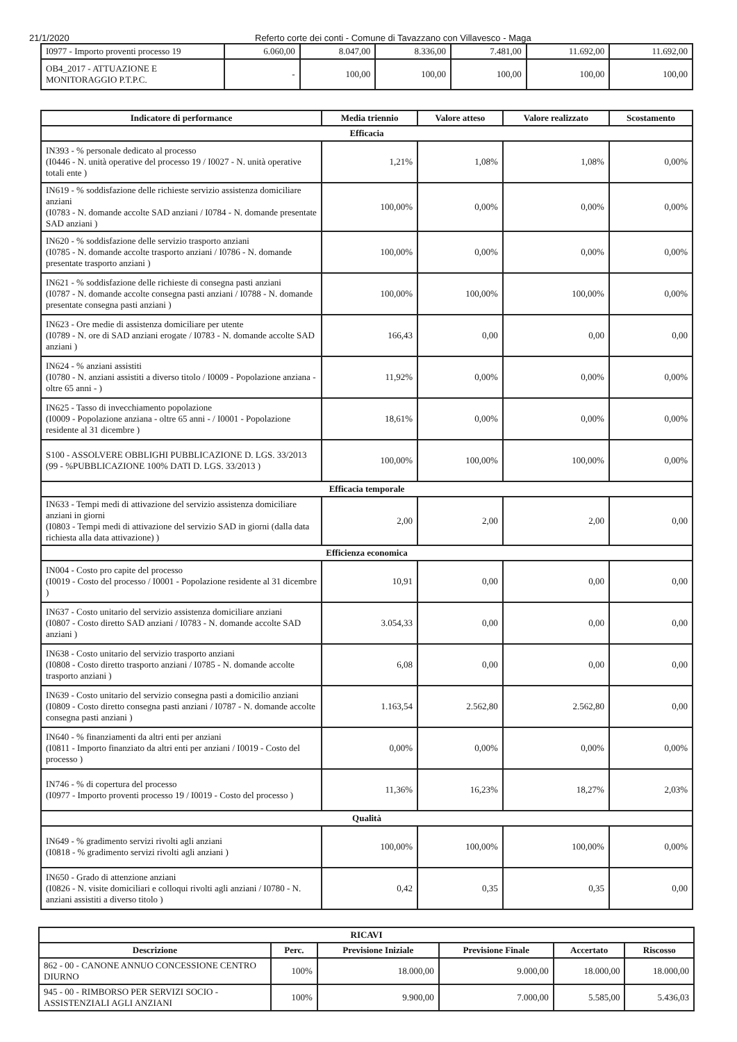21/1/2020 Referto corte dei conti - Comune di Tavazzano con Villavesco - Maga
| I0977 - Importo proventi processo 19 | 6.060,00 | 8.047,00 | 8.336,00 | 7.481,00 | 11.692,00 | 11.692,00 |
| OB4_2017 - ATTUAZIONE E MONITORAGGIO P.T.P.C. | - | 100,00 | 100,00 | 100,00 | 100,00 | 100,00 |
| Indicatore di performance | Media triennio | Valore atteso | Valore realizzato | Scostamento |
| --- | --- | --- | --- | --- |
| Efficacia | | | | |
| IN393 - % personale dedicato al processo (I0446 - N. unità operative del processo 19 / I0027 - N. unità operative totali ente ) | 1,21% | 1,08% | 1,08% | 0,00% |
| IN619 - % soddisfazione delle richieste servizio assistenza domiciliare anziani (I0783 - N. domande accolte SAD anziani / I0784 - N. domande presentate SAD anziani ) | 100,00% | 0,00% | 0,00% | 0,00% |
| IN620 - % soddisfazione delle servizio trasporto anziani (I0785 - N. domande accolte trasporto anziani / I0786 - N. domande presentate trasporto anziani ) | 100,00% | 0,00% | 0,00% | 0,00% |
| IN621 - % soddisfazione delle richieste di consegna pasti anziani (I0787 - N. domande accolte consegna pasti anziani / I0788 - N. domande presentate consegna pasti anziani ) | 100,00% | 100,00% | 100,00% | 0,00% |
| IN623 - Ore medie di assistenza domiciliare per utente (I0789 - N. ore di SAD anziani erogate / I0783 - N. domande accolte SAD anziani ) | 166,43 | 0,00 | 0,00 | 0,00 |
| IN624 - % anziani assistiti (I0780 - N. anziani assistiti a diverso titolo / I0009 - Popolazione anziana - oltre 65 anni - ) | 11,92% | 0,00% | 0,00% | 0,00% |
| IN625 - Tasso di invecchiamento popolazione (I0009 - Popolazione anziana - oltre 65 anni - / I0001 - Popolazione residente al 31 dicembre ) | 18,61% | 0,00% | 0,00% | 0,00% |
| S100 - ASSOLVERE OBBLIGHI PUBBLICAZIONE D. LGS. 33/2013 (99 - %PUBBLICAZIONE 100% DATI D. LGS. 33/2013 ) | 100,00% | 100,00% | 100,00% | 0,00% |
| Efficacia temporale | | | | |
| IN633 - Tempi medi di attivazione del servizio assistenza domiciliare anziani in giorni (I0803 - Tempi medi di attivazione del servizio SAD in giorni (dalla data richiesta alla data attivazione) ) | 2,00 | 2,00 | 2,00 | 0,00 |
| Efficienza economica | | | | |
| IN004 - Costo pro capite del processo (I0019 - Costo del processo / I0001 - Popolazione residente al 31 dicembre ) | 10,91 | 0,00 | 0,00 | 0,00 |
| IN637 - Costo unitario del servizio assistenza domiciliare anziani (I0807 - Costo diretto SAD anziani / I0783 - N. domande accolte SAD anziani ) | 3.054,33 | 0,00 | 0,00 | 0,00 |
| IN638 - Costo unitario del servizio trasporto anziani (I0808 - Costo diretto trasporto anziani / I0785 - N. domande accolte trasporto anziani ) | 6,08 | 0,00 | 0,00 | 0,00 |
| IN639 - Costo unitario del servizio consegna pasti a domicilio anziani (I0809 - Costo diretto consegna pasti anziani / I0787 - N. domande accolte consegna pasti anziani ) | 1.163,54 | 2.562,80 | 2.562,80 | 0,00 |
| IN640 - % finanziamenti da altri enti per anziani (I0811 - Importo finanziato da altri enti per anziani / I0019 - Costo del processo ) | 0,00% | 0,00% | 0,00% | 0,00% |
| IN746 - % di copertura del processo (I0977 - Importo proventi processo 19 / I0019 - Costo del processo ) | 11,36% | 16,23% | 18,27% | 2,03% |
| Qualità | | | | |
| IN649 - % gradimento servizi rivolti agli anziani (I0818 - % gradimento servizi rivolti agli anziani ) | 100,00% | 100,00% | 100,00% | 0,00% |
| IN650 - Grado di attenzione anziani (I0826 - N. visite domiciliari e colloqui rivolti agli anziani / I0780 - N. anziani assistiti a diverso titolo ) | 0,42 | 0,35 | 0,35 | 0,00 |
| RICAVI | | | | | |
| --- | --- | --- | --- | --- | --- |
| Descrizione | Perc. | Previsione Iniziale | Previsione Finale | Accertato | Riscosso |
| 862 - 00 - CANONE ANNUO CONCESSIONE CENTRO DIURNO | 100% | 18.000,00 | 9.000,00 | 18.000,00 | 18.000,00 |
| 945 - 00 - RIMBORSO PER SERVIZI SOCIO - ASSISTENZIALI AGLI ANZIANI | 100% | 9.900,00 | 7.000,00 | 5.585,00 | 5.436,03 |